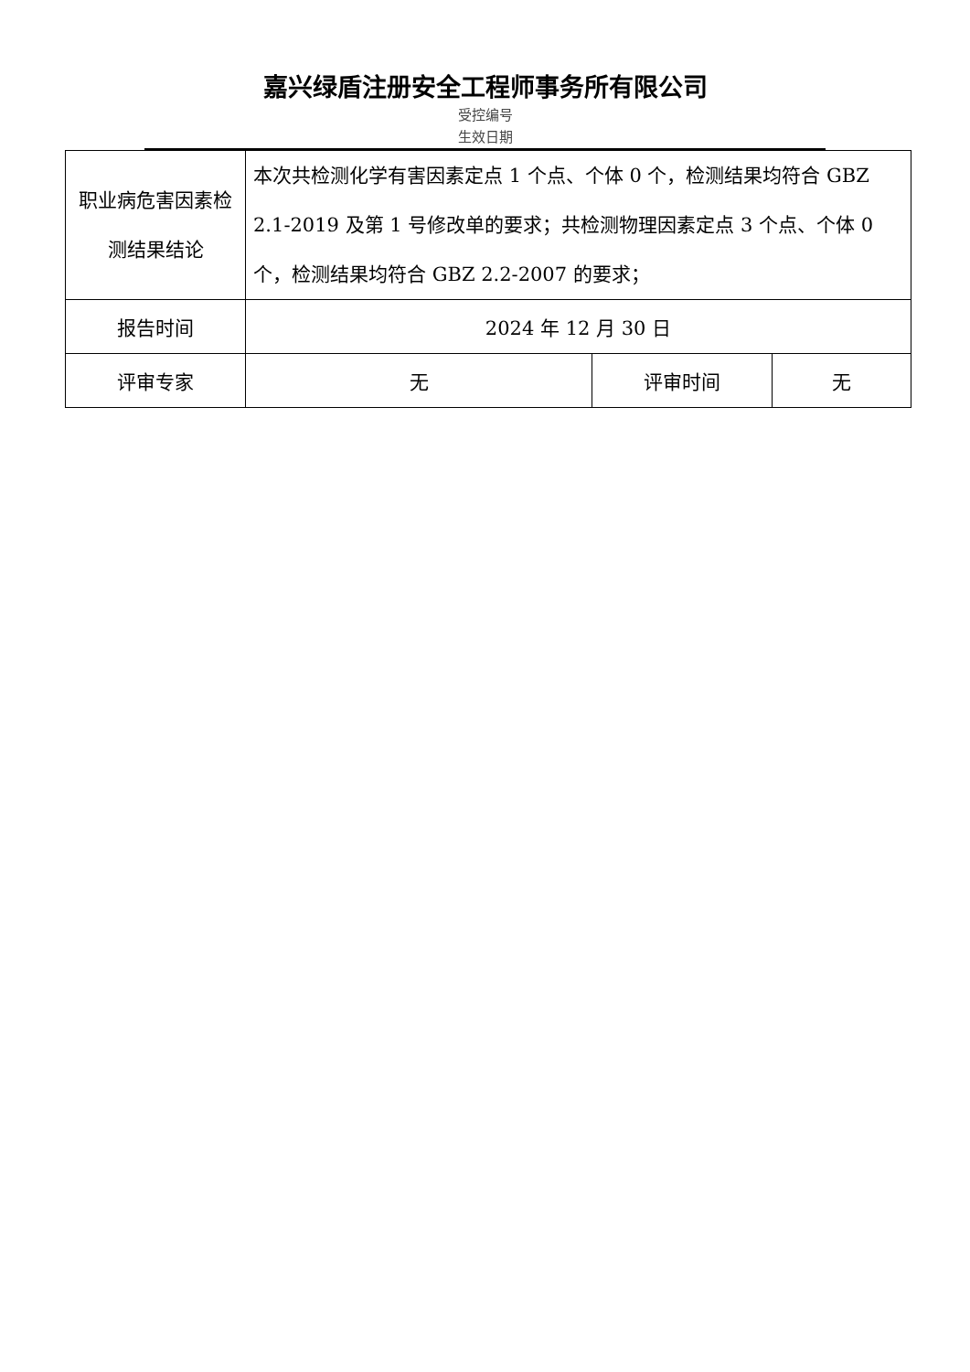嘉兴绿盾注册安全工程师事务所有限公司
受控编号
生效日期
| 职业病危害因素检测结果结论 | 本次共检测化学有害因素定点 1 个点、个体 0 个，检测结果均符合 GBZ 2.1-2019 及第 1 号修改单的要求；共检测物理因素定点 3 个点、个体 0 个，检测结果均符合 GBZ 2.2-2007 的要求； | | |
| 报告时间 | 2024 年 12 月 30 日 | | |
| 评审专家 | 无 | 评审时间 | 无 |